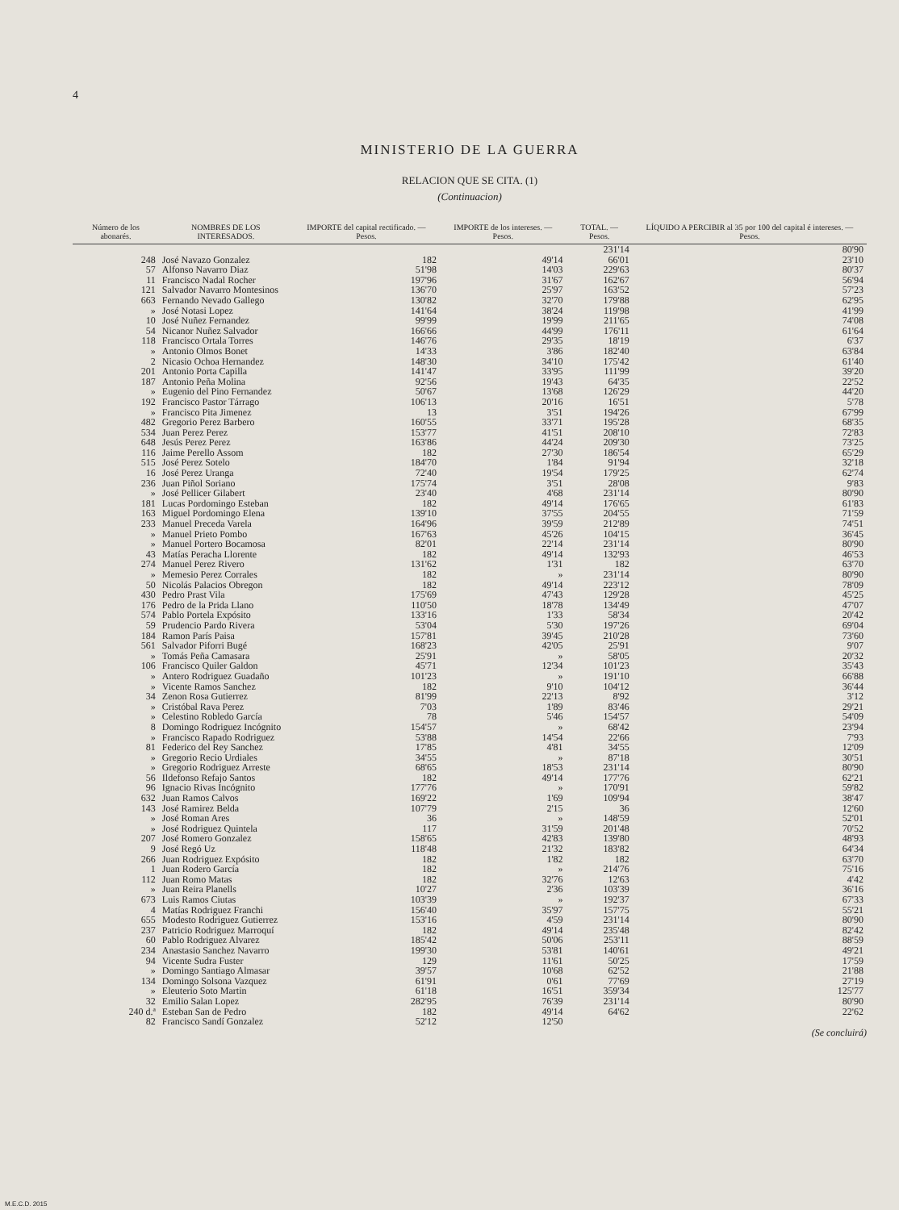4
MINISTERIO DE LA GUERRA
RELACION QUE SE CITA. (1)
(Continuacion)
| Número de los abonarés. | NOMBRES DE LOS INTERESADOS. | IMPORTE del capital rectificado. — Pesos. | IMPORTE de los intereses. — Pesos. | TOTAL. — Pesos. | LÍQUIDO A PERCIBIR al 35 por 100 del capital é intereses. — Pesos. |
| --- | --- | --- | --- | --- | --- |
| | | | | 231'14 | 80'90 |
| 248 | José Navazo Gonzalez | 182 | 49'14 | 66'01 | 23'10 |
| 57 | Alfonso Navarro Diaz | 51'98 | 14'03 | 229'63 | 80'37 |
| 11 | Francisco Nadal Rocher | 197'96 | 31'67 | 162'67 | 56'94 |
| 121 | Salvador Navarro Montesinos | 136'70 | 25'97 | 163'52 | 57'23 |
| 663 | Fernando Nevado Gallego | 130'82 | 32'70 | 179'88 | 62'95 |
| » | José Notasi Lopez | 141'64 | 38'24 | 119'98 | 41'99 |
| 10 | José Nuñez Fernandez | 99'99 | 19'99 | 211'65 | 74'08 |
| 54 | Nicanor Nuñez Salvador | 166'66 | 44'99 | 176'11 | 61'64 |
| 118 | Francisco Ortala Torres | 146'76 | 29'35 | 18'19 | 6'37 |
| » | Antonio Olmos Bonet | 14'33 | 3'86 | 182'40 | 63'84 |
| 2 | Nicasio Ochoa Hernandez | 148'30 | 34'10 | 175'42 | 61'40 |
| 201 | Antonio Porta Capilla | 141'47 | 33'95 | 111'99 | 39'20 |
| 187 | Antonio Peña Molina | 92'56 | 19'43 | 64'35 | 22'52 |
| » | Eugenio del Pino Fernandez | 50'67 | 13'68 | 126'29 | 44'20 |
| 192 | Francisco Pastor Tárrago | 106'13 | 20'16 | 16'51 | 5'78 |
| » | Francisco Pita Jimenez | 13 | 3'51 | 194'26 | 67'99 |
| 482 | Gregorio Perez Barbero | 160'55 | 33'71 | 195'28 | 68'35 |
| 534 | Juan Perez Perez | 153'77 | 41'51 | 208'10 | 72'83 |
| 648 | Jesús Perez Perez | 163'86 | 44'24 | 209'30 | 73'25 |
| 116 | Jaime Perello Assom | 182 | 27'30 | 186'54 | 65'29 |
| 515 | José Perez Sotelo | 184'70 | 1'84 | 91'94 | 32'18 |
| 16 | José Perez Uranga | 72'40 | 19'54 | 179'25 | 62'74 |
| 236 | Juan Piñol Soriano | 175'74 | 3'51 | 28'08 | 9'83 |
| » | José Pellicer Gilabert | 23'40 | 4'68 | 231'14 | 80'90 |
| 181 | Lucas Pordomingo Esteban | 182 | 49'14 | 176'65 | 61'83 |
| 163 | Miguel Pordomingo Elena | 139'10 | 37'55 | 204'55 | 71'59 |
| 233 | Manuel Preceda Varela | 164'96 | 39'59 | 212'89 | 74'51 |
| » | Manuel Prieto Pombo | 167'63 | 45'26 | 104'15 | 36'45 |
| » | Manuel Portero Bocamosa | 82'01 | 22'14 | 231'14 | 80'90 |
| 43 | Matías Peracha Llorente | 182 | 49'14 | 132'93 | 46'53 |
| 274 | Manuel Perez Rivero | 131'62 | 1'31 | 182 | 63'70 |
| » | Memesio Perez Corrales | 182 | » | 231'14 | 80'90 |
| 50 | Nicolás Palacios Obregon | 182 | 49'14 | 223'12 | 78'09 |
| 430 | Pedro Prast Vila | 175'69 | 47'43 | 129'28 | 45'25 |
| 176 | Pedro de la Prida Llano | 110'50 | 18'78 | 134'49 | 47'07 |
| 574 | Pablo Portela Expósito | 133'16 | 1'33 | 58'34 | 20'42 |
| 59 | Prudencio Pardo Rivera | 53'04 | 5'30 | 197'26 | 69'04 |
| 184 | Ramon París Paisa | 157'81 | 39'45 | 210'28 | 73'60 |
| 561 | Salvador Piforri Bugé | 168'23 | 42'05 | 25'91 | 9'07 |
| » | Tomás Peña Camasara | 25'91 | » | 58'05 | 20'32 |
| 106 | Francisco Quiler Galdon | 45'71 | 12'34 | 101'23 | 35'43 |
| » | Antero Rodriguez Guadaño | 101'23 | » | 191'10 | 66'88 |
| » | Vicente Ramos Sanchez | 182 | 9'10 | 104'12 | 36'44 |
| 34 | Zenon Rosa Gutierrez | 81'99 | 22'13 | 8'92 | 3'12 |
| » | Cristóbal Rava Perez | 7'03 | 1'89 | 83'46 | 29'21 |
| » | Celestino Robledo García | 78 | 5'46 | 154'57 | 54'09 |
| 8 | Domingo Rodriguez Incógnito | 154'57 | » | 68'42 | 23'94 |
| » | Francisco Rapado Rodriguez | 53'88 | 14'54 | 22'66 | 7'93 |
| 81 | Federico del Rey Sanchez | 17'85 | 4'81 | 34'55 | 12'09 |
| » | Gregorio Recio Urdiales | 34'55 | » | 87'18 | 30'51 |
| » | Gregorio Rodriguez Arreste | 68'65 | 18'53 | 231'14 | 80'90 |
| 56 | Ildefonso Refajo Santos | 182 | 49'14 | 177'76 | 62'21 |
| 96 | Ignacio Rivas Incógnito | 177'76 | » | 170'91 | 59'82 |
| 632 | Juan Ramos Calvos | 169'22 | 1'69 | 109'94 | 38'47 |
| 143 | José Ramirez Belda | 107'79 | 2'15 | 36 | 12'60 |
| » | José Roman Ares | 36 | » | 148'59 | 52'01 |
| » | José Rodriguez Quintela | 117 | 31'59 | 201'48 | 70'52 |
| 207 | José Romero Gonzalez | 158'65 | 42'83 | 139'80 | 48'93 |
| 9 | José Regó Uz | 118'48 | 21'32 | 183'82 | 64'34 |
| 266 | Juan Rodriguez Expósito | 182 | 1'82 | 182 | 63'70 |
| 1 | Juan Rodero García | 182 | » | 214'76 | 75'16 |
| 112 | Juan Romo Matas | 182 | 32'76 | 12'63 | 4'42 |
| » | Juan Reira Planells | 10'27 | 2'36 | 103'39 | 36'16 |
| 673 | Luis Ramos Ciutas | 103'39 | » | 192'37 | 67'33 |
| 4 | Matías Rodriguez Franchi | 156'40 | 35'97 | 157'75 | 55'21 |
| 655 | Modesto Rodriguez Gutierrez | 153'16 | 4'59 | 231'14 | 80'90 |
| 237 | Patricio Rodriguez Marroquí | 182 | 49'14 | 235'48 | 82'42 |
| 60 | Pablo Rodriguez Alvarez | 185'42 | 50'06 | 253'11 | 88'59 |
| 234 | Anastasio Sanchez Navarro | 199'30 | 53'81 | 140'61 | 49'21 |
| 94 | Vicente Sudra Fuster | 129 | 11'61 | 50'25 | 17'59 |
| » | Domingo Santiago Almasar | 39'57 | 10'68 | 62'52 | 21'88 |
| 134 | Domingo Solsona Vazquez | 61'91 | 0'61 | 77'69 | 27'19 |
| » | Eleuterio Soto Martin | 61'18 | 16'51 | 359'34 | 125'77 |
| 32 | Emilio Salan Lopez | 282'95 | 76'39 | 231'14 | 80'90 |
| 240 d.ª | Esteban San de Pedro | 182 | 49'14 | 64'62 | 22'62 |
| 82 | Francisco Sandí Gonzalez | 52'12 | 12'50 | | |
(Se concluirá)
M.E.C.D. 2015